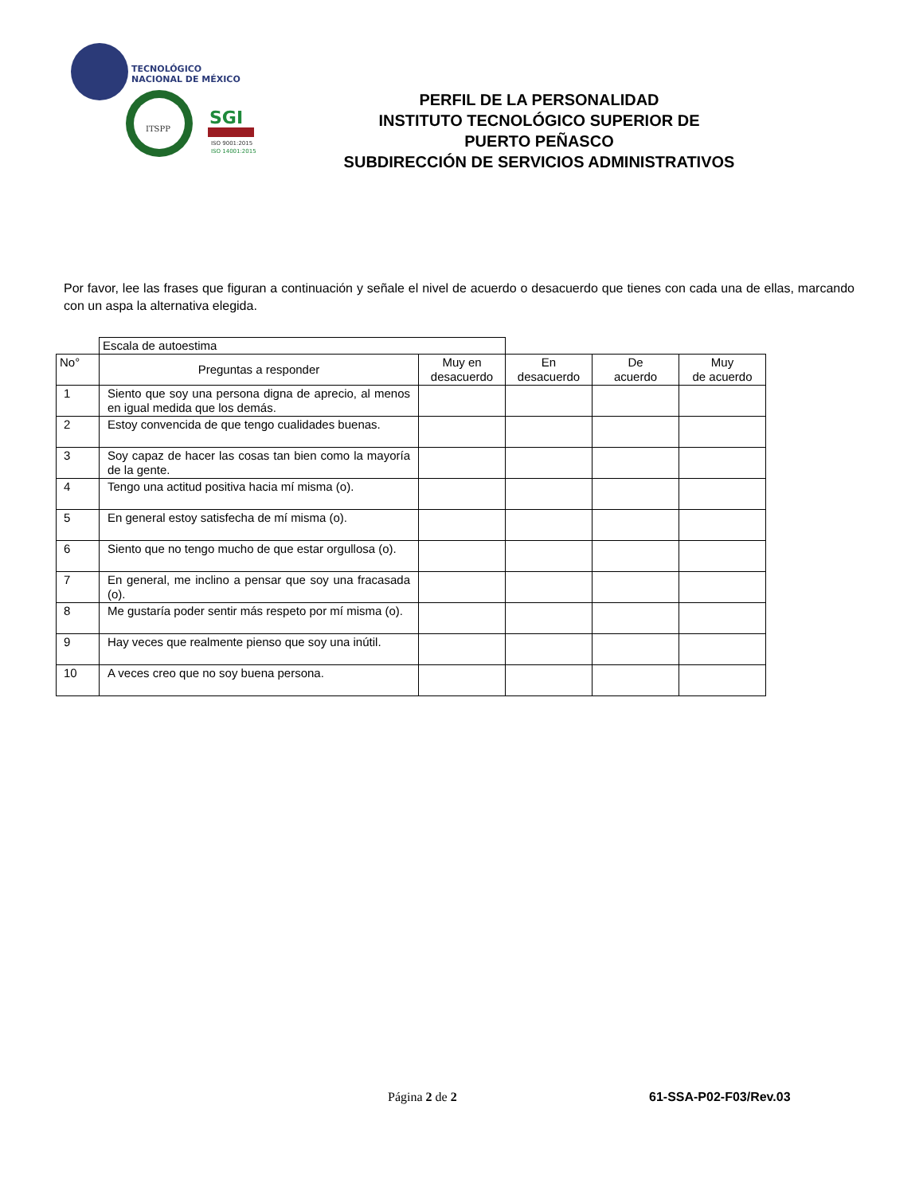TECNOLÓGICO
NACIONAL DE MÉXICO
ITSPP
SGI
ISO 9001:2015
ISO 14001:2015
PERFIL DE LA PERSONALIDAD
INSTITUTO TECNOLÓGICO SUPERIOR DE
PUERTO PEÑASCO
SUBDIRECCIÓN DE SERVICIOS ADMINISTRATIVOS
Por favor, lee las frases que figuran a continuación y señale el nivel de acuerdo o desacuerdo que tienes con cada una de ellas, marcando con un aspa la alternativa elegida.
| | Escala de autoestima | | | | |
| No° | Preguntas a responder | Muy en desacuerdo | En desacuerdo | De acuerdo | Muy de acuerdo |
| 1 | Siento que soy una persona digna de aprecio, al menos en igual medida que los demás. | | | | |
| 2 | Estoy convencida de que tengo cualidades buenas. | | | | |
| 3 | Soy capaz de hacer las cosas tan bien como la mayoría de la gente. | | | | |
| 4 | Tengo una actitud positiva hacia mí misma (o). | | | | |
| 5 | En general estoy satisfecha de mí misma (o). | | | | |
| 6 | Siento que no tengo mucho de que estar orgullosa (o). | | | | |
| 7 | En general, me inclino a pensar que soy una fracasada (o). | | | | |
| 8 | Me gustaría poder sentir más respeto por mí misma (o). | | | | |
| 9 | Hay veces que realmente pienso que soy una inútil. | | | | |
| 10 | A veces creo que no soy buena persona. | | | | |
Página 2 de 2 61-SSA-P02-F03/Rev.03